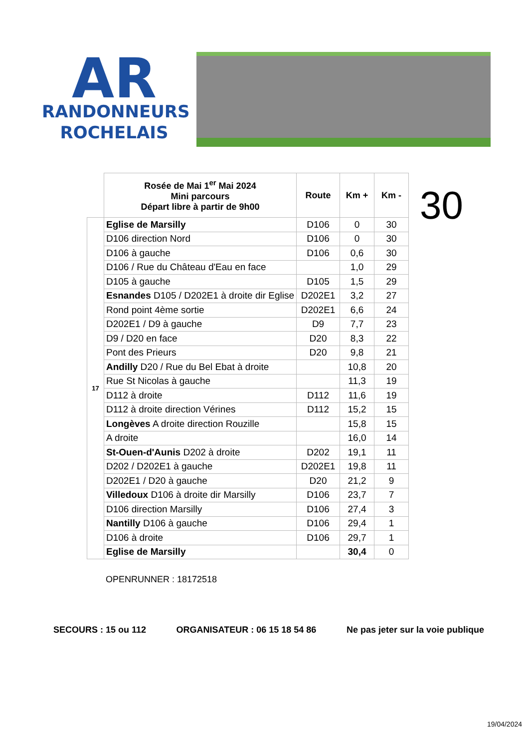AR
RANDONNEURS
ROCHELAIS
| | Rosée de Mai 1<sup>er</sup> Mai 2024 Mini parcours Départ libre à partir de 9h00 | Route | Km + | Km - |
| --- | --- | --- | --- | --- |
| 17 | Eglise de Marsilly | D106 | 0 | 30 |
| | D106 direction Nord | D106 | 0 | 30 |
| | D106 à gauche | D106 | 0,6 | 30 |
| | D106 / Rue du Château d'Eau en face | | 1,0 | 29 |
| | D105 à gauche | D105 | 1,5 | 29 |
| | Esnandes D105 / D202E1 à droite dir Eglise | D202E1 | 3,2 | 27 |
| | Rond point 4ème sortie | D202E1 | 6,6 | 24 |
| | D202E1 / D9 à gauche | D9 | 7,7 | 23 |
| | D9 / D20 en face | D20 | 8,3 | 22 |
| | Pont des Prieurs | D20 | 9,8 | 21 |
| | Andilly D20 / Rue du Bel Ebat à droite | | 10,8 | 20 |
| | Rue St Nicolas à gauche | | 11,3 | 19 |
| | D112 à droite | D112 | 11,6 | 19 |
| | D112 à droite direction Vérines | D112 | 15,2 | 15 |
| | Longèves A droite direction Rouzille | | 15,8 | 15 |
| | A droite | | 16,0 | 14 |
| | St-Ouen-d'Aunis D202 à droite | D202 | 19,1 | 11 |
| | D202 / D202E1 à gauche | D202E1 | 19,8 | 11 |
| | D202E1 / D20 à gauche | D20 | 21,2 | 9 |
| | Villedoux D106 à droite dir Marsilly | D106 | 23,7 | 7 |
| | D106 direction Marsilly | D106 | 27,4 | 3 |
| | Nantilly D106 à gauche | D106 | 29,4 | 1 |
| | D106 à droite | D106 | 29,7 | 1 |
| | Eglise de Marsilly | | 30,4 | 0 |
30
OPENRUNNER : 18172518
SECOURS : 15 ou 112 ORGANISATEUR : 06 15 18 54 86 Ne pas jeter sur la voie publique
19/04/2024